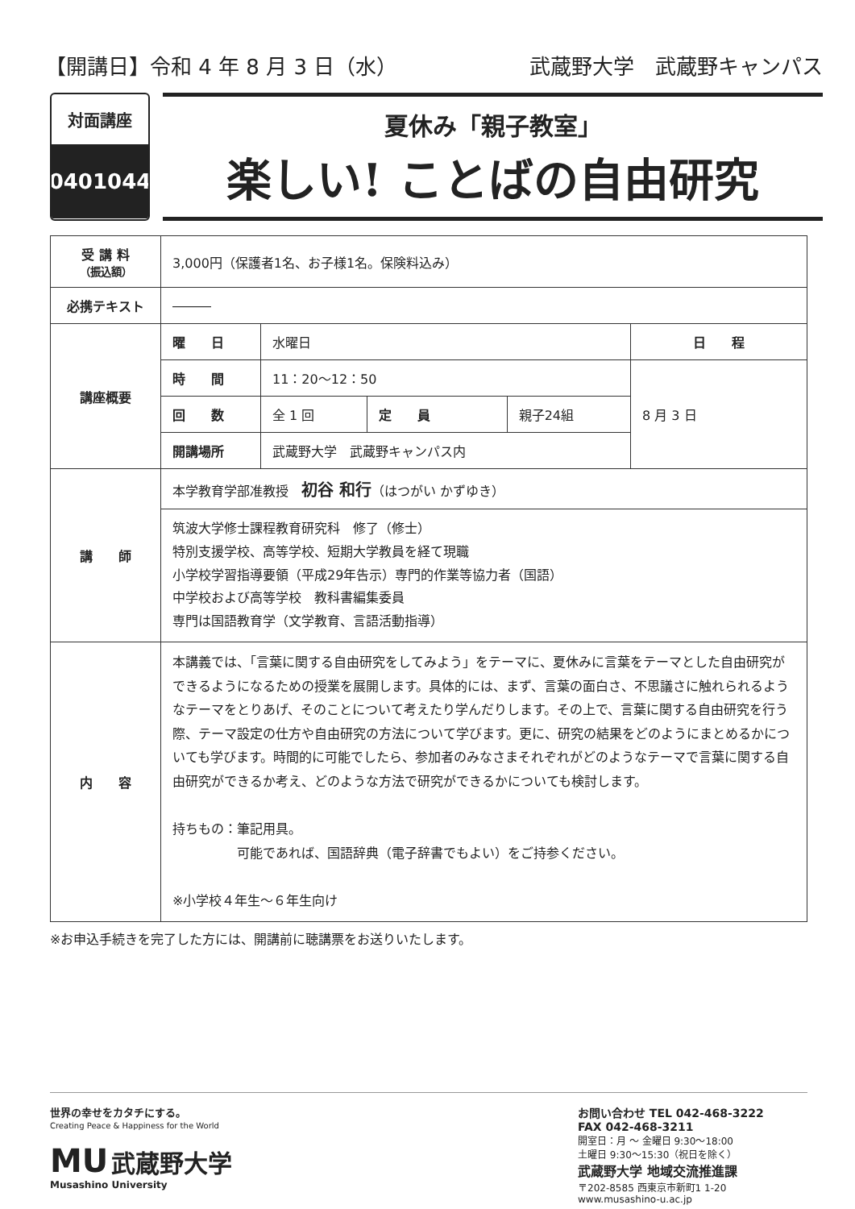【開講日】令和 4 年 8 月 3 日（水）
武蔵野大学　武蔵野キャンパス
対面講座
0401044
夏休み「親子教室」
楽しい! ことばの自由研究
| 受 講 料 （振込額） | 3,000円（保護者1名、お子様1名。保険料込み） | | | | |
| 必携テキスト | ――― | | | | |
| 講座概要 | 曜 日 | 水曜日 | | | 日 程 |
| | 時 間 | 11：20～12：50 | | | 8 月 3 日 |
| | 回 数 | 全 1 回 | 定 員 | 親子24組 | |
| | 開講場所 | 武蔵野大学 武蔵野キャンパス内 | | | |
| 講 師 | 本学教育学部准教授 初谷 和行 （はつがい かずゆき） | | | | |
| | 筑波大学修士課程教育研究科 修了（修士） 特別支援学校、高等学校、短期大学教員を経て現職 小学校学習指導要領（平成29年告示）専門的作業等協力者（国語） 中学校および高等学校 教科書編集委員 専門は国語教育学（文学教育、言語活動指導） | | | | |
| 内 容 | 本講義では、「言葉に関する自由研究をしてみよう」をテーマに、夏休みに言葉をテーマとした自由研究ができるようになるための授業を展開します。具体的には、まず、言葉の面白さ、不思議さに触れられるようなテーマをとりあげ、そのことについて考えたり学んだりします。その上で、言葉に関する自由研究を行う際、テーマ設定の仕方や自由研究の方法について学びます。更に、研究の結果をどのようにまとめるかについても学びます。時間的に可能でしたら、参加者のみなさまそれぞれがどのようなテーマで言葉に関する自由研究ができるか考え、どのような方法で研究ができるかについても検討します。 持ちもの：筆記用具。 可能であれば、国語辞典（電子辞書でもよい）をご持参ください。 ※小学校４年生～６年生向け | | | | |
※お申込手続きを完了した方には、開講前に聴講票をお送りいたします。
世界の幸せをカタチにする。
Creating Peace & Happiness for the World
MU 武蔵野大学
Musashino University
お問い合わせ TEL 042-468-3222
FAX 042-468-3211
開室日：月 ～ 金曜日 9:30～18:00
土曜日 9:30～15:30（祝日を除く）
武蔵野大学 地域交流推進課
〒202-8585 西東京市新町1 1-20
www.musashino-u.ac.jp